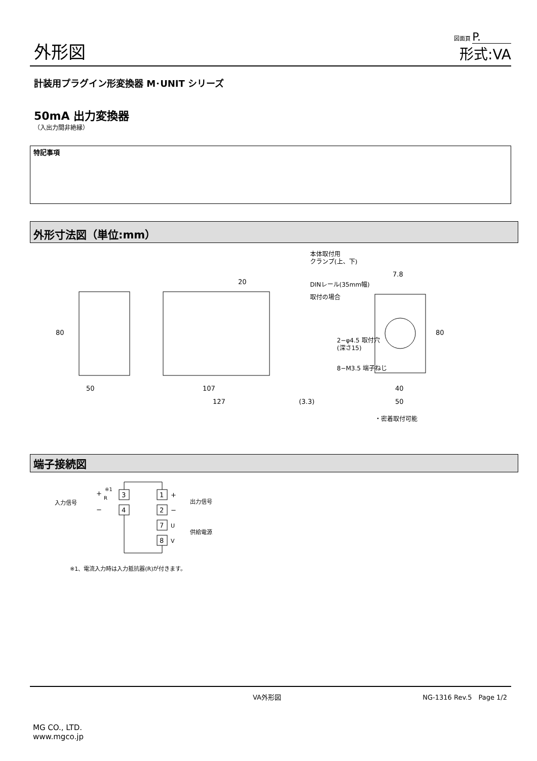外形図
図面頁 P.
形式:VA
計装用プラグイン形変換器 M･UNIT シリーズ
50mA 出力変換器
（入出力間非絶縁）
特記事項
外形寸法図（単位:mm）
50
107
127
(3.3)
40
50
7.8
80
80
20
本体取付用
クランプ(上、下)
DINレール(35mm幅)
取付の場合
2−φ4.5 取付穴
(深さ15)
8−M3.5 端子ねじ
・密着取付可能
端子接続図
3
4
1
2
7
8
入力信号
出力信号
供給電源
R
※1
+
−
U
V
+
−
※1、電流入力時は入力抵抗器(R)が付きます。
VA外形図 NG-1316 Rev.5　Page 1/2
MG CO., LTD.
www.mgco.jp